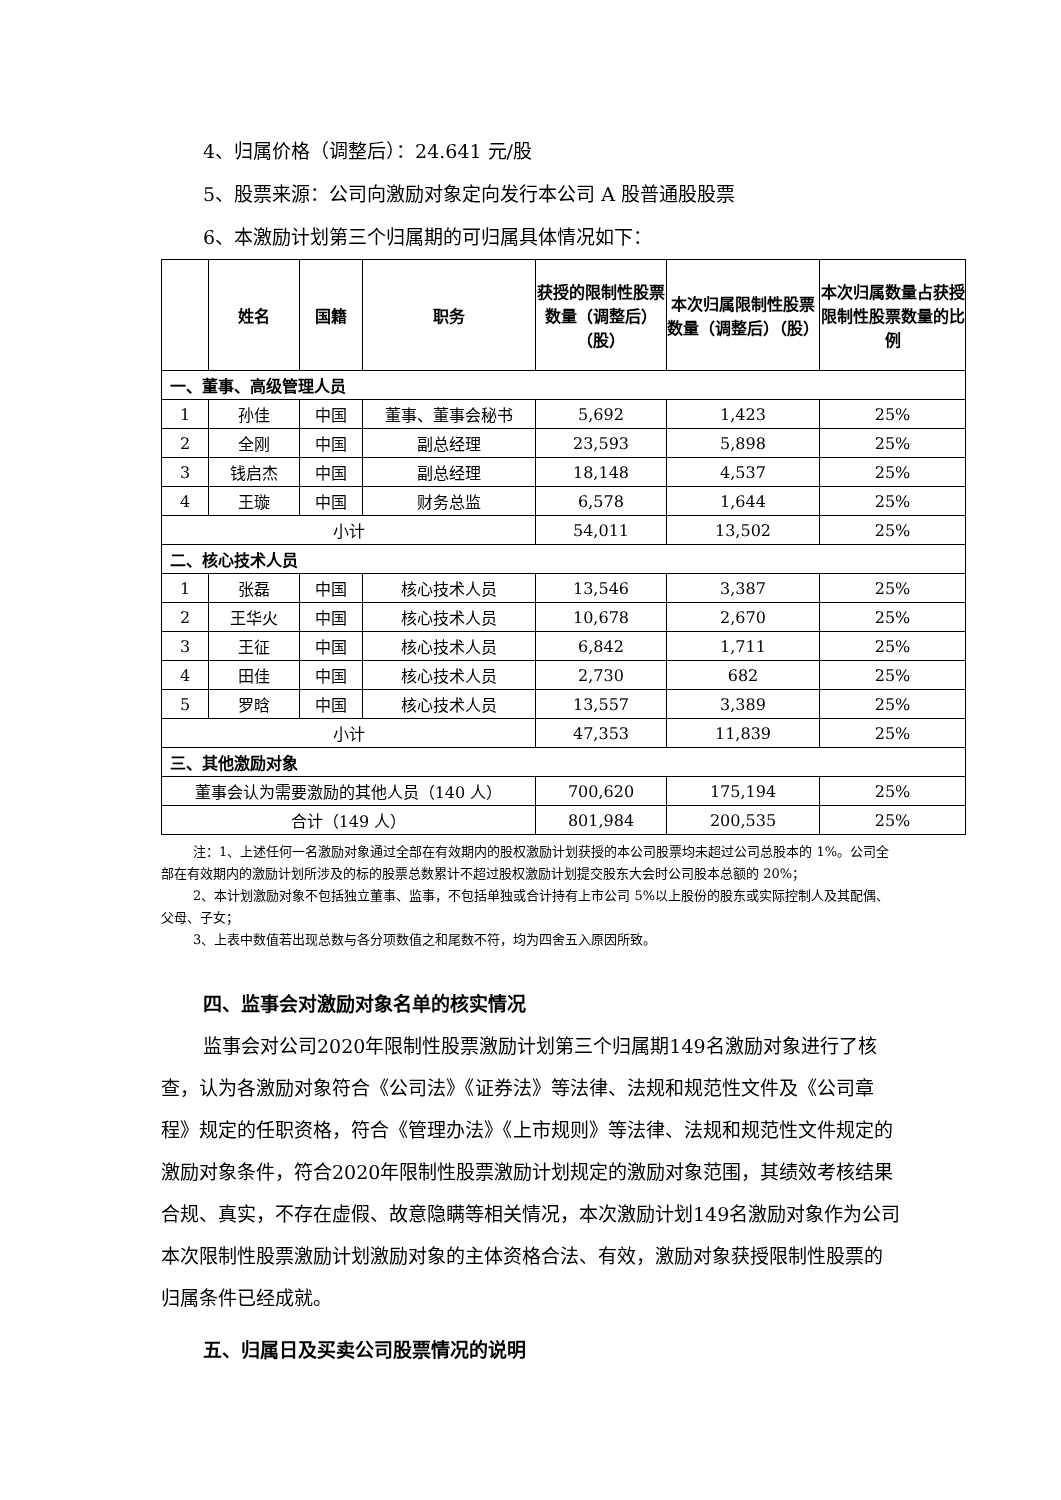4、归属价格（调整后）：24.641 元/股
5、股票来源：公司向激励对象定向发行本公司 A 股普通股股票
6、本激励计划第三个归属期的可归属具体情况如下：
| | 姓名 | 国籍 | 职务 | 获授的限制性股票数量（调整后）（股） | 本次归属限制性股票数量（调整后）（股） | 本次归属数量占获授限制性股票数量的比例 |
| --- | --- | --- | --- | --- | --- | --- |
| 一、董事、高级管理人员 | | | | | | |
| 1 | 孙佳 | 中国 | 董事、董事会秘书 | 5,692 | 1,423 | 25% |
| 2 | 全刚 | 中国 | 副总经理 | 23,593 | 5,898 | 25% |
| 3 | 钱启杰 | 中国 | 副总经理 | 18,148 | 4,537 | 25% |
| 4 | 王璇 | 中国 | 财务总监 | 6,578 | 1,644 | 25% |
| 小计 | | | | 54,011 | 13,502 | 25% |
| 二、核心技术人员 | | | | | | |
| 1 | 张磊 | 中国 | 核心技术人员 | 13,546 | 3,387 | 25% |
| 2 | 王华火 | 中国 | 核心技术人员 | 10,678 | 2,670 | 25% |
| 3 | 王征 | 中国 | 核心技术人员 | 6,842 | 1,711 | 25% |
| 4 | 田佳 | 中国 | 核心技术人员 | 2,730 | 682 | 25% |
| 5 | 罗晗 | 中国 | 核心技术人员 | 13,557 | 3,389 | 25% |
| 小计 | | | | 47,353 | 11,839 | 25% |
| 三、其他激励对象 | | | | | | |
| 董事会认为需要激励的其他人员（140 人） | | | | 700,620 | 175,194 | 25% |
| 合计（149 人） | | | | 801,984 | 200,535 | 25% |
注：1、上述任何一名激励对象通过全部在有效期内的股权激励计划获授的本公司股票均未超过公司总股本的 1%。公司全部在有效期内的激励计划所涉及的标的股票总数累计不超过股权激励计划提交股东大会时公司股本总额的 20%；
2、本计划激励对象不包括独立董事、监事，不包括单独或合计持有上市公司 5%以上股份的股东或实际控制人及其配偶、父母、子女；
3、上表中数值若出现总数与各分项数值之和尾数不符，均为四舍五入原因所致。
四、监事会对激励对象名单的核实情况
监事会对公司2020年限制性股票激励计划第三个归属期149名激励对象进行了核查，认为各激励对象符合《公司法》《证券法》等法律、法规和规范性文件及《公司章程》规定的任职资格，符合《管理办法》《上市规则》等法律、法规和规范性文件规定的激励对象条件，符合2020年限制性股票激励计划规定的激励对象范围，其绩效考核结果合规、真实，不存在虚假、故意隐瞒等相关情况，本次激励计划149名激励对象作为公司本次限制性股票激励计划激励对象的主体资格合法、有效，激励对象获授限制性股票的归属条件已经成就。
五、归属日及买卖公司股票情况的说明